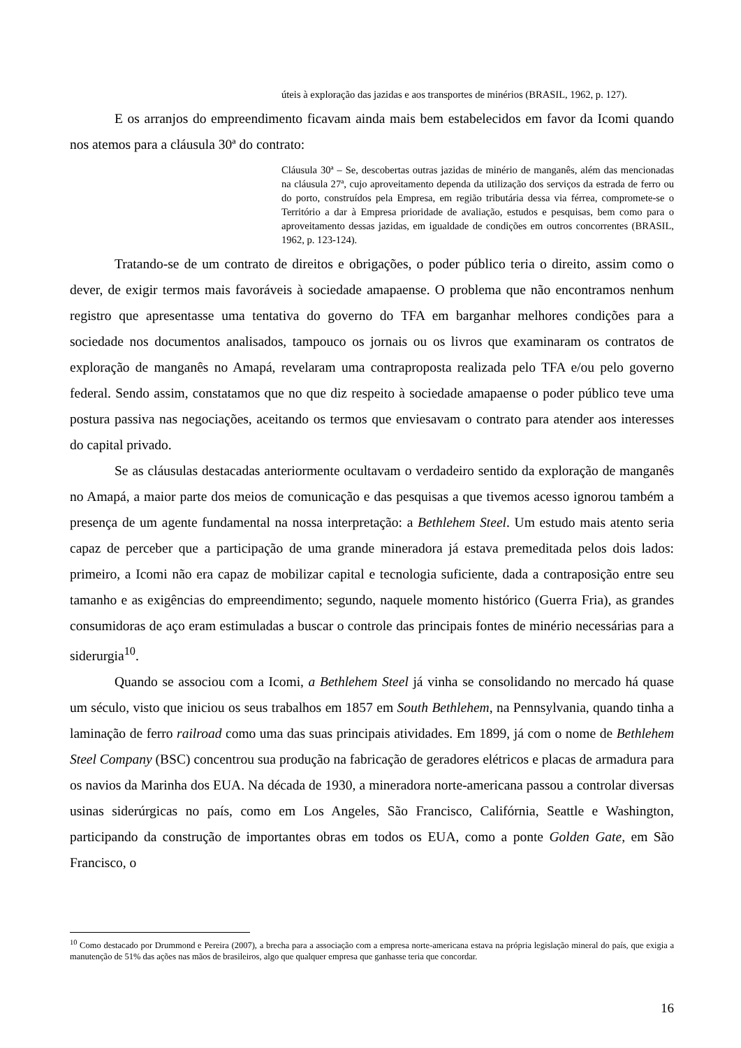úteis à exploração das jazidas e aos transportes de minérios (BRASIL, 1962, p. 127).
E os arranjos do empreendimento ficavam ainda mais bem estabelecidos em favor da Icomi quando nos atemos para a cláusula 30ª do contrato:
Cláusula 30ª – Se, descobertas outras jazidas de minério de manganês, além das mencionadas na cláusula 27ª, cujo aproveitamento dependa da utilização dos serviços da estrada de ferro ou do porto, construídos pela Empresa, em região tributária dessa via férrea, compromete-se o Território a dar à Empresa prioridade de avaliação, estudos e pesquisas, bem como para o aproveitamento dessas jazidas, em igualdade de condições em outros concorrentes (BRASIL, 1962, p. 123-124).
Tratando-se de um contrato de direitos e obrigações, o poder público teria o direito, assim como o dever, de exigir termos mais favoráveis à sociedade amapaense. O problema que não encontramos nenhum registro que apresentasse uma tentativa do governo do TFA em barganhar melhores condições para a sociedade nos documentos analisados, tampouco os jornais ou os livros que examinaram os contratos de exploração de manganês no Amapá, revelaram uma contraproposta realizada pelo TFA e/ou pelo governo federal. Sendo assim, constatamos que no que diz respeito à sociedade amapaense o poder público teve uma postura passiva nas negociações, aceitando os termos que enviesavam o contrato para atender aos interesses do capital privado.
Se as cláusulas destacadas anteriormente ocultavam o verdadeiro sentido da exploração de manganês no Amapá, a maior parte dos meios de comunicação e das pesquisas a que tivemos acesso ignorou também a presença de um agente fundamental na nossa interpretação: a Bethlehem Steel. Um estudo mais atento seria capaz de perceber que a participação de uma grande mineradora já estava premeditada pelos dois lados: primeiro, a Icomi não era capaz de mobilizar capital e tecnologia suficiente, dada a contraposição entre seu tamanho e as exigências do empreendimento; segundo, naquele momento histórico (Guerra Fria), as grandes consumidoras de aço eram estimuladas a buscar o controle das principais fontes de minério necessárias para a siderurgia<sup>10</sup>.
Quando se associou com a Icomi, a Bethlehem Steel já vinha se consolidando no mercado há quase um século, visto que iniciou os seus trabalhos em 1857 em South Bethlehem, na Pennsylvania, quando tinha a laminação de ferro railroad como uma das suas principais atividades. Em 1899, já com o nome de Bethlehem Steel Company (BSC) concentrou sua produção na fabricação de geradores elétricos e placas de armadura para os navios da Marinha dos EUA. Na década de 1930, a mineradora norte-americana passou a controlar diversas usinas siderúrgicas no país, como em Los Angeles, São Francisco, Califórnia, Seattle e Washington, participando da construção de importantes obras em todos os EUA, como a ponte Golden Gate, em São Francisco, o
<sup>10</sup> Como destacado por Drummond e Pereira (2007), a brecha para a associação com a empresa norte-americana estava na própria legislação mineral do país, que exigia a manutenção de 51% das ações nas mãos de brasileiros, algo que qualquer empresa que ganhasse teria que concordar.
16